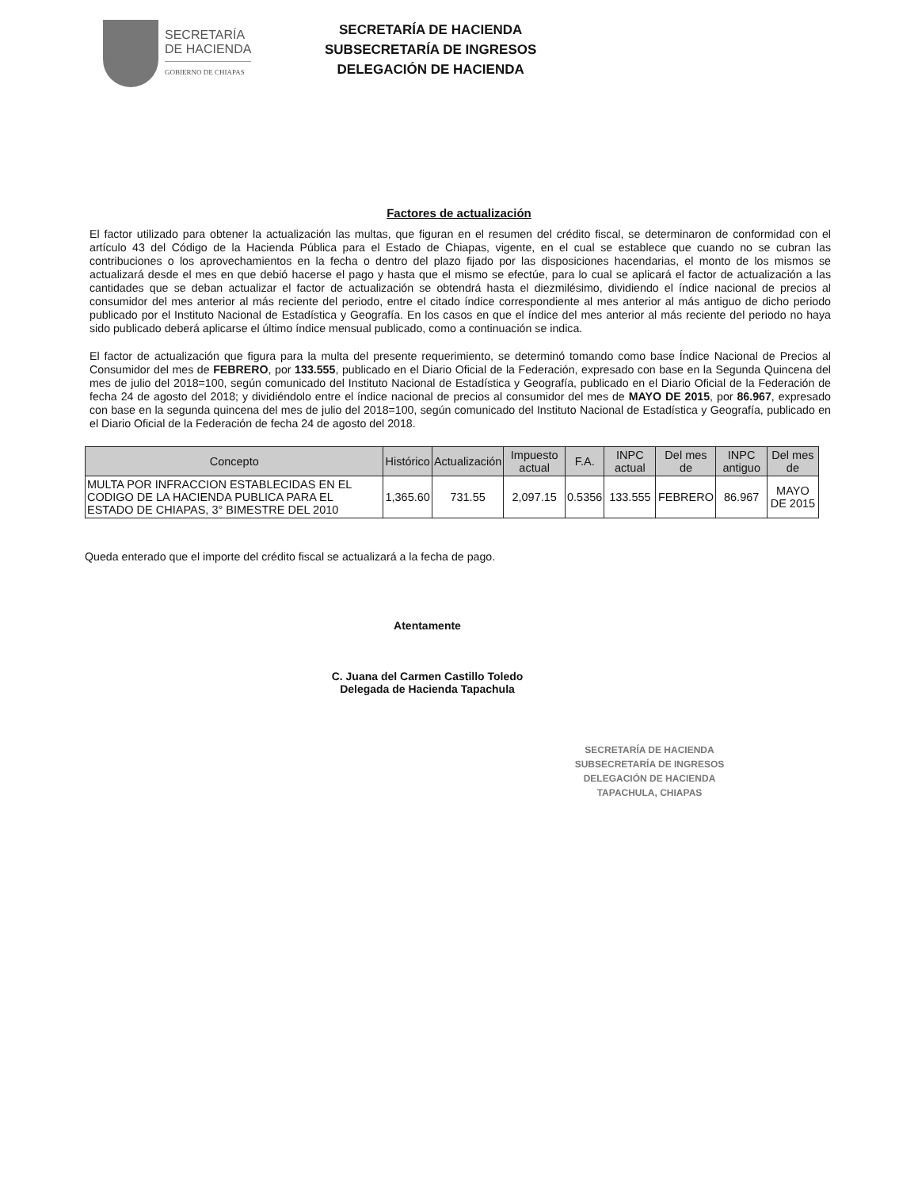SECRETARÍA
DE HACIENDA
GOBIERNO DE CHIAPAS
SECRETARÍA DE HACIENDA
SUBSECRETARÍA DE INGRESOS
DELEGACIÓN DE HACIENDA
Factores de actualización
El factor utilizado para obtener la actualización las multas, que figuran en el resumen del crédito fiscal, se determinaron de conformidad con el artículo 43 del Código de la Hacienda Pública para el Estado de Chiapas, vigente, en el cual se establece que cuando no se cubran las contribuciones o los aprovechamientos en la fecha o dentro del plazo fijado por las disposiciones hacendarias, el monto de los mismos se actualizará desde el mes en que debió hacerse el pago y hasta que el mismo se efectúe, para lo cual se aplicará el factor de actualización a las cantidades que se deban actualizar el factor de actualización se obtendrá hasta el diezmilésimo, dividiendo el índice nacional de precios al consumidor del mes anterior al más reciente del periodo, entre el citado índice correspondiente al mes anterior al más antiguo de dicho periodo publicado por el Instituto Nacional de Estadística y Geografía. En los casos en que el índice del mes anterior al más reciente del periodo no haya sido publicado deberá aplicarse el último índice mensual publicado, como a continuación se indica.
El factor de actualización que figura para la multa del presente requerimiento, se determinó tomando como base Índice Nacional de Precios al Consumidor del mes de FEBRERO, por 133.555, publicado en el Diario Oficial de la Federación, expresado con base en la Segunda Quincena del mes de julio del 2018=100, según comunicado del Instituto Nacional de Estadística y Geografía, publicado en el Diario Oficial de la Federación de fecha 24 de agosto del 2018; y dividiéndolo entre el índice nacional de precios al consumidor del mes de MAYO DE 2015, por 86.967, expresado con base en la segunda quincena del mes de julio del 2018=100, según comunicado del Instituto Nacional de Estadística y Geografía, publicado en el Diario Oficial de la Federación de fecha 24 de agosto del 2018.
| Concepto | Histórico | Actualización | Impuesto actual | F.A. | INPC actual | Del mes de | INPC antiguo | Del mes de |
| --- | --- | --- | --- | --- | --- | --- | --- | --- |
| MULTA POR INFRACCION ESTABLECIDAS EN EL CODIGO DE LA HACIENDA PUBLICA PARA EL ESTADO DE CHIAPAS, 3° BIMESTRE DEL 2010 | 1,365.60 | 731.55 | 2,097.15 | 0.5356 | 133.555 | FEBRERO | 86.967 | MAYO DE 2015 |
Queda enterado que el importe del crédito fiscal se actualizará a la fecha de pago.
Atentamente
C. Juana del Carmen Castillo Toledo
Delegada de Hacienda Tapachula
SECRETARÍA DE HACIENDA
SUBSECRETARÍA DE INGRESOS
DELEGACIÓN DE HACIENDA
TAPACHULA, CHIAPAS